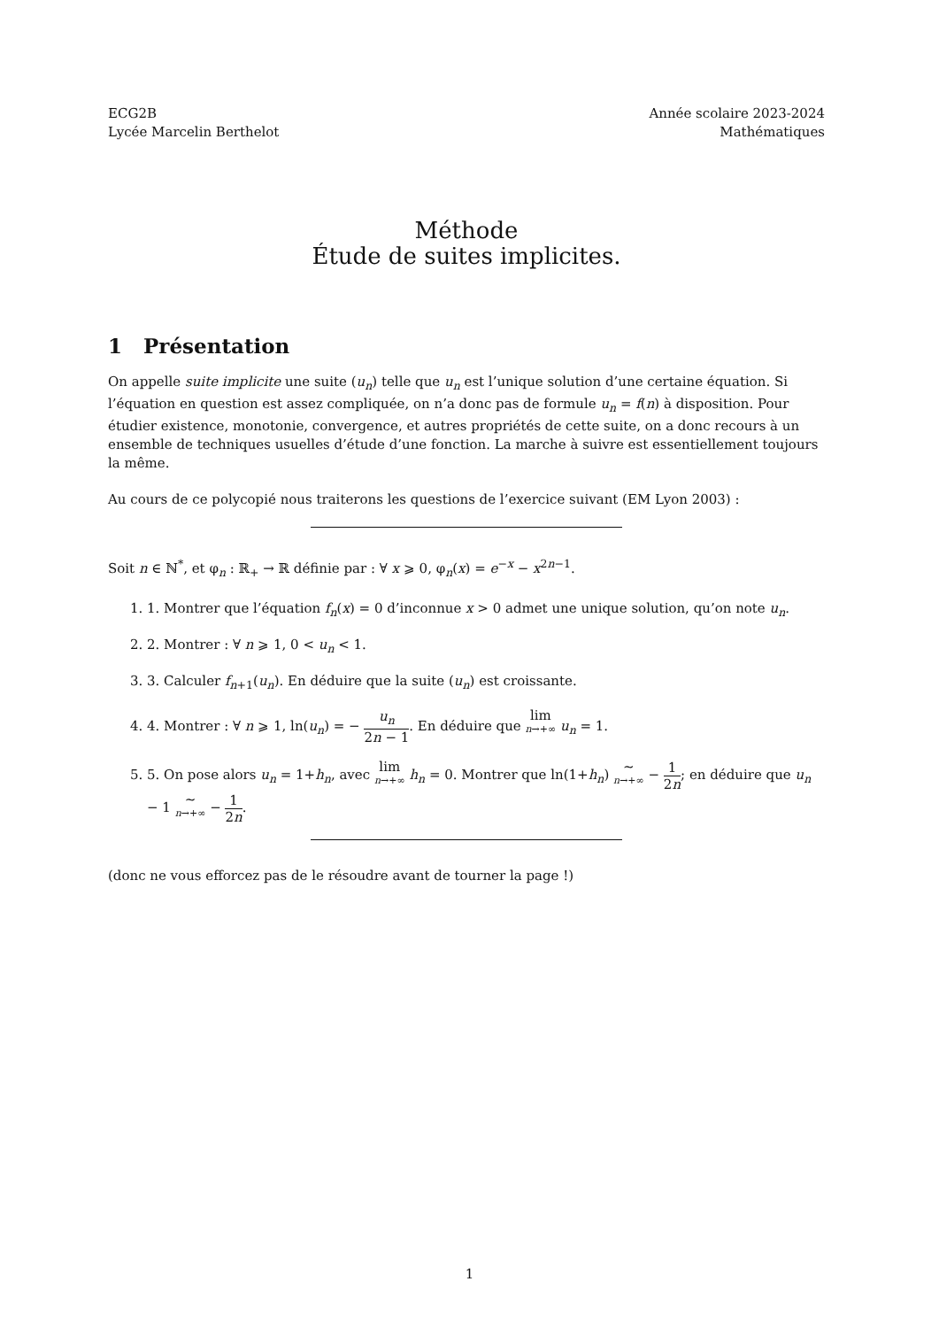ECG2B
Lycée Marcelin Berthelot
Année scolaire 2023-2024
Mathématiques
Méthode
Étude de suites implicites.
1 Présentation
On appelle suite implicite une suite (u<sub>n</sub>) telle que u<sub>n</sub> est l’unique solution d’une certaine équation. Si l’équation en question est assez compliquée, on n’a donc pas de formule u<sub>n</sub> = f(n) à disposition. Pour étudier existence, monotonie, convergence, et autres propriétés de cette suite, on a donc recours à un ensemble de techniques usuelles d’étude d’une fonction. La marche à suivre est essentiellement toujours la même.
Au cours de ce polycopié nous traiterons les questions de l’exercice suivant (EM Lyon 2003) :
Soit n ∈ ℕ<sup>*</sup>, et φ<sub>n</sub> : ℝ<sub>+</sub> → ℝ définie par : ∀ x ⩾ 0, φ<sub>n</sub>(x) = e<sup>−x</sup> − x<sup>2n−1</sup>.
1. 1. Montrer que l’équation f<sub>n</sub>(x) = 0 d’inconnue x > 0 admet une unique solution, qu’on note u<sub>n</sub>.
2. 2. Montrer : ∀ n ⩾ 1, 0 < u<sub>n</sub> < 1.
3. 3. Calculer f<sub>n+1</sub>(u<sub>n</sub>). En déduire que la suite (u<sub>n</sub>) est croissante.
4. 4. Montrer : ∀ n ⩾ 1, ln(u<sub>n</sub>) = − u<sub>n</sub> 2n − 1. En déduire que lim n→+∞ u<sub>n</sub> = 1.
5. 5. On pose alors u<sub>n</sub> = 1+h<sub>n</sub>, avec lim n→+∞ h<sub>n</sub> = 0. Montrer que ln(1+h<sub>n</sub>) ∼ n→+∞ − 1 2n; en déduire que u<sub>n</sub> − 1 ∼ n→+∞ − 1 2n.
(donc ne vous efforcez pas de le résoudre avant de tourner la page !)
1